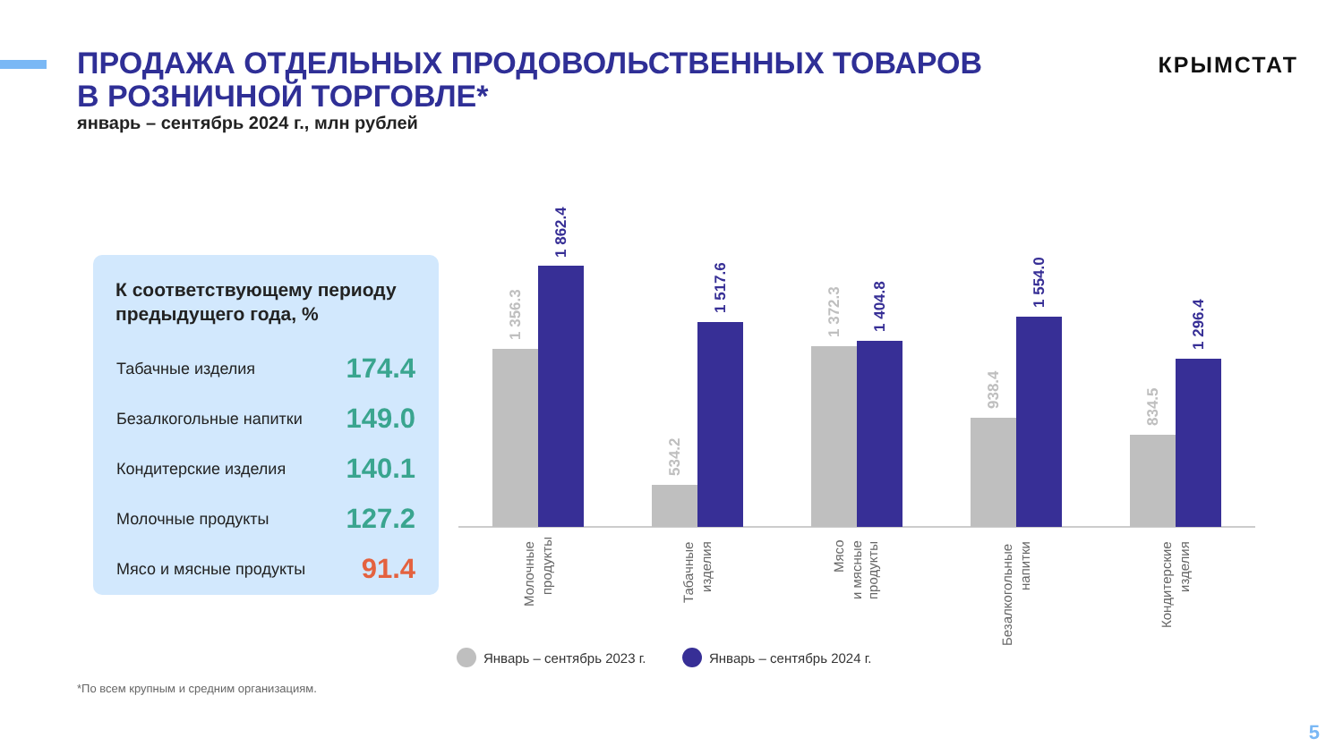ПРОДАЖА ОТДЕЛЬНЫХ ПРОДОВОЛЬСТВЕННЫХ ТОВАРОВ
В РОЗНИЧНОЙ ТОРГОВЛЕ*
январь – сентябрь 2024 г., млн рублей
КРЫМСТАТ
К соответствующему периоду предыдущего года, %
| Табачные изделия | 174.4 |
| Безалкогольные напитки | 149.0 |
| Кондитерские изделия | 140.1 |
| Молочные продукты | 127.2 |
| Мясо и мясные продукты | 91.4 |
1 356.3
1 862.4
534.2
1 517.6
1 372.3
1 404.8
938.4
1 554.0
834.5
1 296.4
Молочные
продукты
Табачные
изделия
Мясо
и мясные
продукты
Безалкогольные
напитки
Кондитерские
изделия
Январь – сентябрь 2023 г.
Январь – сентябрь 2024 г.
*По всем крупным и средним организациям.
5